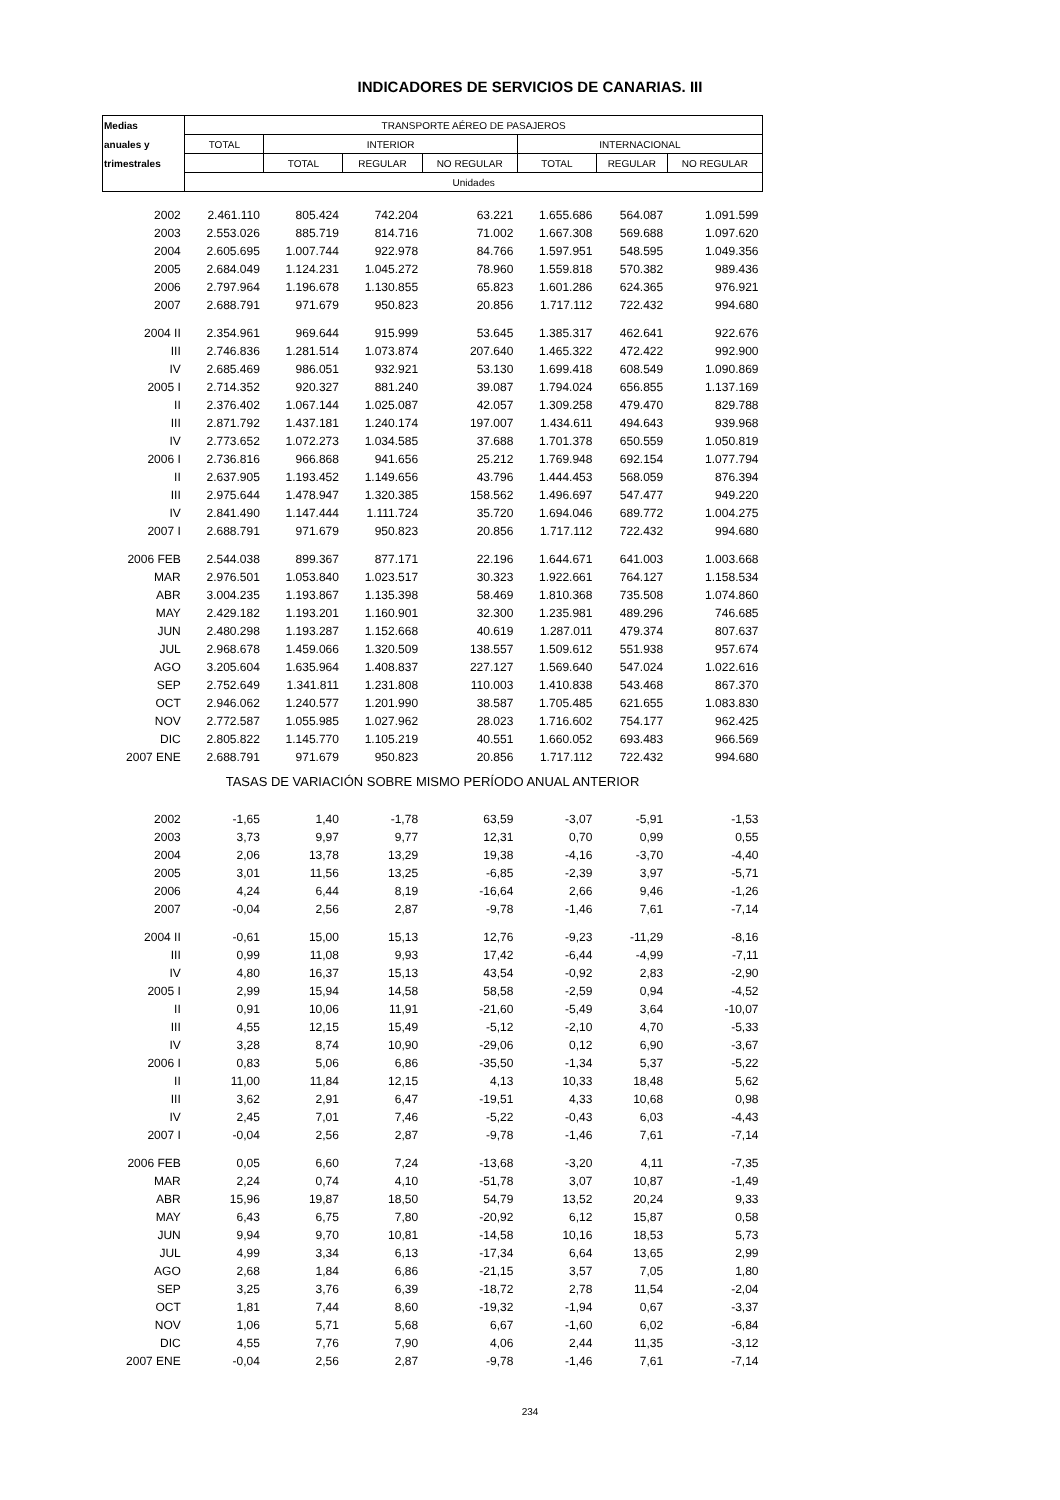INDICADORES DE SERVICIOS DE CANARIAS. III
| Medias | TRANSPORTE AÉREO DE PASAJEROS | | | | | | |
| --- | --- | --- | --- | --- | --- | --- | --- |
| anuales y | TOTAL | INTERIOR | | | INTERNACIONAL | | |
| trimestrales | | TOTAL | REGULAR | NO REGULAR | TOTAL | REGULAR | NO REGULAR |
| | Unidades | | | | | | |
| 2002 | 2.461.110 | 805.424 | 742.204 | 63.221 | 1.655.686 | 564.087 | 1.091.599 |
| 2003 | 2.553.026 | 885.719 | 814.716 | 71.002 | 1.667.308 | 569.688 | 1.097.620 |
| 2004 | 2.605.695 | 1.007.744 | 922.978 | 84.766 | 1.597.951 | 548.595 | 1.049.356 |
| 2005 | 2.684.049 | 1.124.231 | 1.045.272 | 78.960 | 1.559.818 | 570.382 | 989.436 |
| 2006 | 2.797.964 | 1.196.678 | 1.130.855 | 65.823 | 1.601.286 | 624.365 | 976.921 |
| 2007 | 2.688.791 | 971.679 | 950.823 | 20.856 | 1.717.112 | 722.432 | 994.680 |
| 2004 II | 2.354.961 | 969.644 | 915.999 | 53.645 | 1.385.317 | 462.641 | 922.676 |
| III | 2.746.836 | 1.281.514 | 1.073.874 | 207.640 | 1.465.322 | 472.422 | 992.900 |
| IV | 2.685.469 | 986.051 | 932.921 | 53.130 | 1.699.418 | 608.549 | 1.090.869 |
| 2005 I | 2.714.352 | 920.327 | 881.240 | 39.087 | 1.794.024 | 656.855 | 1.137.169 |
| II | 2.376.402 | 1.067.144 | 1.025.087 | 42.057 | 1.309.258 | 479.470 | 829.788 |
| III | 2.871.792 | 1.437.181 | 1.240.174 | 197.007 | 1.434.611 | 494.643 | 939.968 |
| IV | 2.773.652 | 1.072.273 | 1.034.585 | 37.688 | 1.701.378 | 650.559 | 1.050.819 |
| 2006 I | 2.736.816 | 966.868 | 941.656 | 25.212 | 1.769.948 | 692.154 | 1.077.794 |
| II | 2.637.905 | 1.193.452 | 1.149.656 | 43.796 | 1.444.453 | 568.059 | 876.394 |
| III | 2.975.644 | 1.478.947 | 1.320.385 | 158.562 | 1.496.697 | 547.477 | 949.220 |
| IV | 2.841.490 | 1.147.444 | 1.111.724 | 35.720 | 1.694.046 | 689.772 | 1.004.275 |
| 2007 I | 2.688.791 | 971.679 | 950.823 | 20.856 | 1.717.112 | 722.432 | 994.680 |
| 2006 FEB | 2.544.038 | 899.367 | 877.171 | 22.196 | 1.644.671 | 641.003 | 1.003.668 |
| MAR | 2.976.501 | 1.053.840 | 1.023.517 | 30.323 | 1.922.661 | 764.127 | 1.158.534 |
| ABR | 3.004.235 | 1.193.867 | 1.135.398 | 58.469 | 1.810.368 | 735.508 | 1.074.860 |
| MAY | 2.429.182 | 1.193.201 | 1.160.901 | 32.300 | 1.235.981 | 489.296 | 746.685 |
| JUN | 2.480.298 | 1.193.287 | 1.152.668 | 40.619 | 1.287.011 | 479.374 | 807.637 |
| JUL | 2.968.678 | 1.459.066 | 1.320.509 | 138.557 | 1.509.612 | 551.938 | 957.674 |
| AGO | 3.205.604 | 1.635.964 | 1.408.837 | 227.127 | 1.569.640 | 547.024 | 1.022.616 |
| SEP | 2.752.649 | 1.341.811 | 1.231.808 | 110.003 | 1.410.838 | 543.468 | 867.370 |
| OCT | 2.946.062 | 1.240.577 | 1.201.990 | 38.587 | 1.705.485 | 621.655 | 1.083.830 |
| NOV | 2.772.587 | 1.055.985 | 1.027.962 | 28.023 | 1.716.602 | 754.177 | 962.425 |
| DIC | 2.805.822 | 1.145.770 | 1.105.219 | 40.551 | 1.660.052 | 693.483 | 966.569 |
| 2007 ENE | 2.688.791 | 971.679 | 950.823 | 20.856 | 1.717.112 | 722.432 | 994.680 |
| TASAS DE VARIACIÓN SOBRE MISMO PERÍODO ANUAL ANTERIOR | | | | | | | |
| 2002 | -1,65 | 1,40 | -1,78 | 63,59 | -3,07 | -5,91 | -1,53 |
| 2003 | 3,73 | 9,97 | 9,77 | 12,31 | 0,70 | 0,99 | 0,55 |
| 2004 | 2,06 | 13,78 | 13,29 | 19,38 | -4,16 | -3,70 | -4,40 |
| 2005 | 3,01 | 11,56 | 13,25 | -6,85 | -2,39 | 3,97 | -5,71 |
| 2006 | 4,24 | 6,44 | 8,19 | -16,64 | 2,66 | 9,46 | -1,26 |
| 2007 | -0,04 | 2,56 | 2,87 | -9,78 | -1,46 | 7,61 | -7,14 |
| 2004 II | -0,61 | 15,00 | 15,13 | 12,76 | -9,23 | -11,29 | -8,16 |
| III | 0,99 | 11,08 | 9,93 | 17,42 | -6,44 | -4,99 | -7,11 |
| IV | 4,80 | 16,37 | 15,13 | 43,54 | -0,92 | 2,83 | -2,90 |
| 2005 I | 2,99 | 15,94 | 14,58 | 58,58 | -2,59 | 0,94 | -4,52 |
| II | 0,91 | 10,06 | 11,91 | -21,60 | -5,49 | 3,64 | -10,07 |
| III | 4,55 | 12,15 | 15,49 | -5,12 | -2,10 | 4,70 | -5,33 |
| IV | 3,28 | 8,74 | 10,90 | -29,06 | 0,12 | 6,90 | -3,67 |
| 2006 I | 0,83 | 5,06 | 6,86 | -35,50 | -1,34 | 5,37 | -5,22 |
| II | 11,00 | 11,84 | 12,15 | 4,13 | 10,33 | 18,48 | 5,62 |
| III | 3,62 | 2,91 | 6,47 | -19,51 | 4,33 | 10,68 | 0,98 |
| IV | 2,45 | 7,01 | 7,46 | -5,22 | -0,43 | 6,03 | -4,43 |
| 2007 I | -0,04 | 2,56 | 2,87 | -9,78 | -1,46 | 7,61 | -7,14 |
| 2006 FEB | 0,05 | 6,60 | 7,24 | -13,68 | -3,20 | 4,11 | -7,35 |
| MAR | 2,24 | 0,74 | 4,10 | -51,78 | 3,07 | 10,87 | -1,49 |
| ABR | 15,96 | 19,87 | 18,50 | 54,79 | 13,52 | 20,24 | 9,33 |
| MAY | 6,43 | 6,75 | 7,80 | -20,92 | 6,12 | 15,87 | 0,58 |
| JUN | 9,94 | 9,70 | 10,81 | -14,58 | 10,16 | 18,53 | 5,73 |
| JUL | 4,99 | 3,34 | 6,13 | -17,34 | 6,64 | 13,65 | 2,99 |
| AGO | 2,68 | 1,84 | 6,86 | -21,15 | 3,57 | 7,05 | 1,80 |
| SEP | 3,25 | 3,76 | 6,39 | -18,72 | 2,78 | 11,54 | -2,04 |
| OCT | 1,81 | 7,44 | 8,60 | -19,32 | -1,94 | 0,67 | -3,37 |
| NOV | 1,06 | 5,71 | 5,68 | 6,67 | -1,60 | 6,02 | -6,84 |
| DIC | 4,55 | 7,76 | 7,90 | 4,06 | 2,44 | 11,35 | -3,12 |
| 2007 ENE | -0,04 | 2,56 | 2,87 | -9,78 | -1,46 | 7,61 | -7,14 |
234